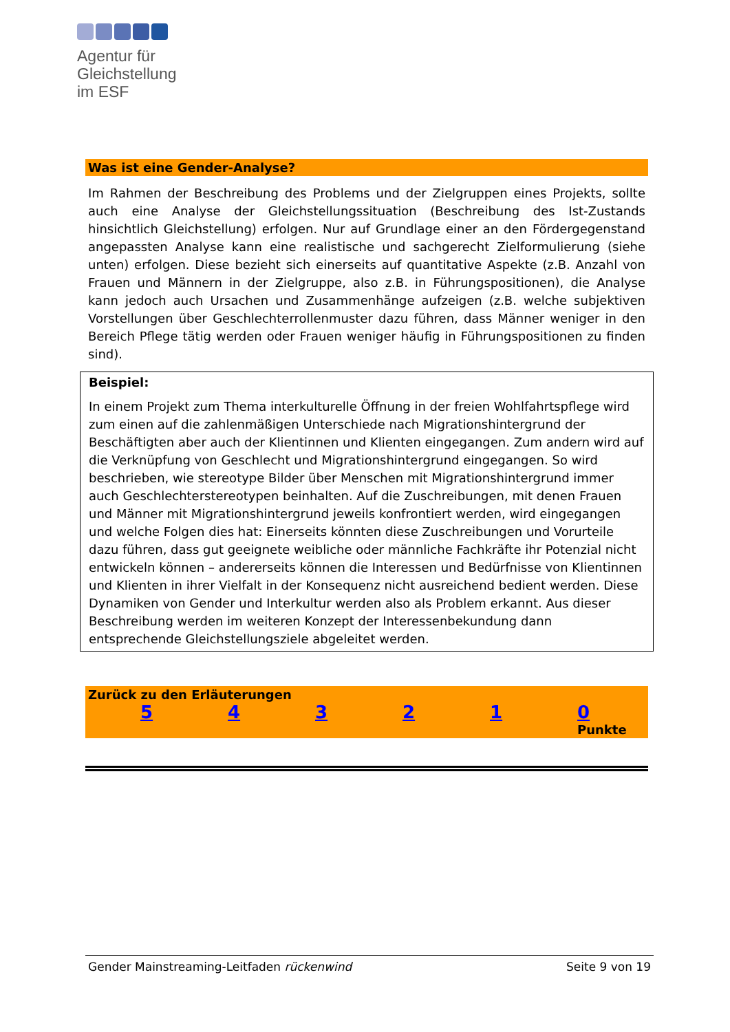Agentur für
Gleichstellung
im ESF
Was ist eine Gender-Analyse?
Im Rahmen der Beschreibung des Problems und der Zielgruppen eines Projekts, sollte auch eine Analyse der Gleichstellungssituation (Beschreibung des Ist-Zustands hinsichtlich Gleichstellung) erfolgen. Nur auf Grundlage einer an den Fördergegenstand angepassten Analyse kann eine realistische und sachgerecht Zielformulierung (siehe unten) erfolgen. Diese bezieht sich einerseits auf quantitative Aspekte (z.B. Anzahl von Frauen und Männern in der Zielgruppe, also z.B. in Führungspositionen), die Analyse kann jedoch auch Ursachen und Zusammenhänge aufzeigen (z.B. welche subjektiven Vorstellungen über Geschlechterrollenmuster dazu führen, dass Männer weniger in den Bereich Pflege tätig werden oder Frauen weniger häufig in Führungspositionen zu finden sind).
Beispiel:
In einem Projekt zum Thema interkulturelle Öffnung in der freien Wohlfahrtspflege wird zum einen auf die zahlenmäßigen Unterschiede nach Migrationshintergrund der Beschäftigten aber auch der Klientinnen und Klienten eingegangen. Zum andern wird auf die Verknüpfung von Geschlecht und Migrationshintergrund eingegangen. So wird beschrieben, wie stereotype Bilder über Menschen mit Migrationshintergrund immer auch Geschlechterstereotypen beinhalten. Auf die Zuschreibungen, mit denen Frauen und Männer mit Migrationshintergrund jeweils konfrontiert werden, wird eingegangen und welche Folgen dies hat: Einerseits könnten diese Zuschreibungen und Vorurteile dazu führen, dass gut geeignete weibliche oder männliche Fachkräfte ihr Potenzial nicht entwickeln können – andererseits können die Interessen und Bedürfnisse von Klientinnen und Klienten in ihrer Vielfalt in der Konsequenz nicht ausreichend bedient werden. Diese Dynamiken von Gender und Interkultur werden also als Problem erkannt. Aus dieser Beschreibung werden im weiteren Konzept der Interessenbekundung dann entsprechende Gleichstellungsziele abgeleitet werden.
Zurück zu den Erläuterungen
5 4 3 2 1 0
Punkte
Gender Mainstreaming-Leitfaden rückenwind Seite 9 von 19